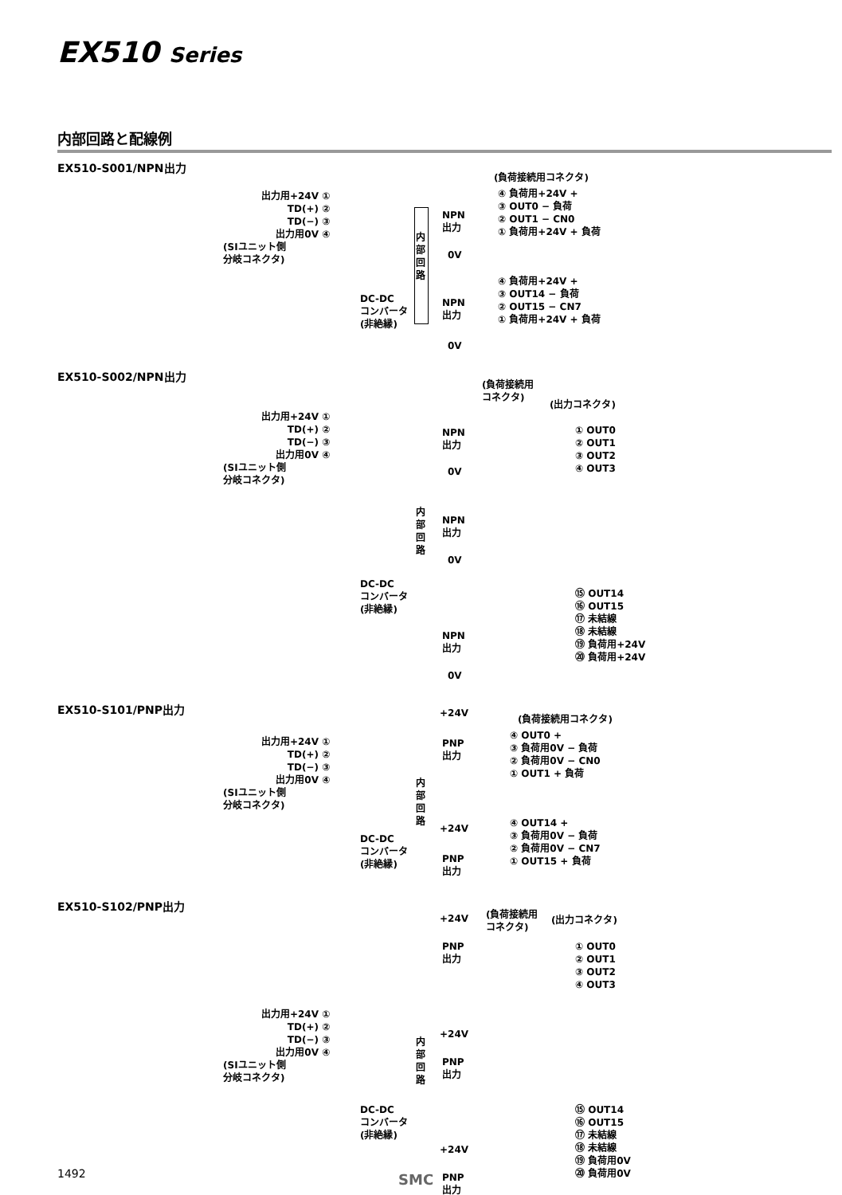EX510 Series
内部回路と配線例
EX510-S001/NPN出力
出力用+24V ①
TD(+) ②
TD(−) ③
出力用0V ④
(SIユニット側
分岐コネクタ)
内部回路
DC-DC
コンバータ
(非絶縁)
NPN
出力
0V
NPN
出力
0V
(負荷接続用コネクタ)
④ 負荷用+24V +
③ OUT0 − 負荷
② OUT1 − CN0
① 負荷用+24V + 負荷
④ 負荷用+24V +
③ OUT14 − 負荷
② OUT15 − CN7
① 負荷用+24V + 負荷
EX510-S002/NPN出力
出力用+24V ①
TD(+) ②
TD(−) ③
出力用0V ④
(SIユニット側
分岐コネクタ)
(負荷接続用
コネクタ)
(出力コネクタ)
NPN
出力
0V
NPN
出力
0V
内部回路
DC-DC
コンバータ
(非絶縁)
NPN
出力
0V
① OUT0
② OUT1
③ OUT2
④ OUT3
⑮ OUT14
⑯ OUT15
⑰ 未結線
⑱ 未結線
⑲ 負荷用+24V
⑳ 負荷用+24V
EX510-S101/PNP出力 +24V
(負荷接続用コネクタ)
出力用+24V ①
TD(+) ②
TD(−) ③
出力用0V ④
(SIユニット側
分岐コネクタ)
PNP
出力
内部回路
+24V
DC-DC
コンバータ
(非絶縁)
PNP
出力
④ OUT0 +
③ 負荷用0V − 負荷
② 負荷用0V − CN0
① OUT1 + 負荷
④ OUT14 +
③ 負荷用0V − 負荷
② 負荷用0V − CN7
① OUT15 + 負荷
EX510-S102/PNP出力
+24V
(負荷接続用
コネクタ)
(出力コネクタ)
PNP
出力
① OUT0
② OUT1
③ OUT2
④ OUT3
出力用+24V ①
TD(+) ②
TD(−) ③
出力用0V ④
(SIユニット側
分岐コネクタ)
+24V
内部回路
PNP
出力
DC-DC
コンバータ
(非絶縁)
⑮ OUT14
⑯ OUT15
⑰ 未結線
⑱ 未結線
⑲ 負荷用0V
⑳ 負荷用0V
+24V
PNP
出力
1492 SMC